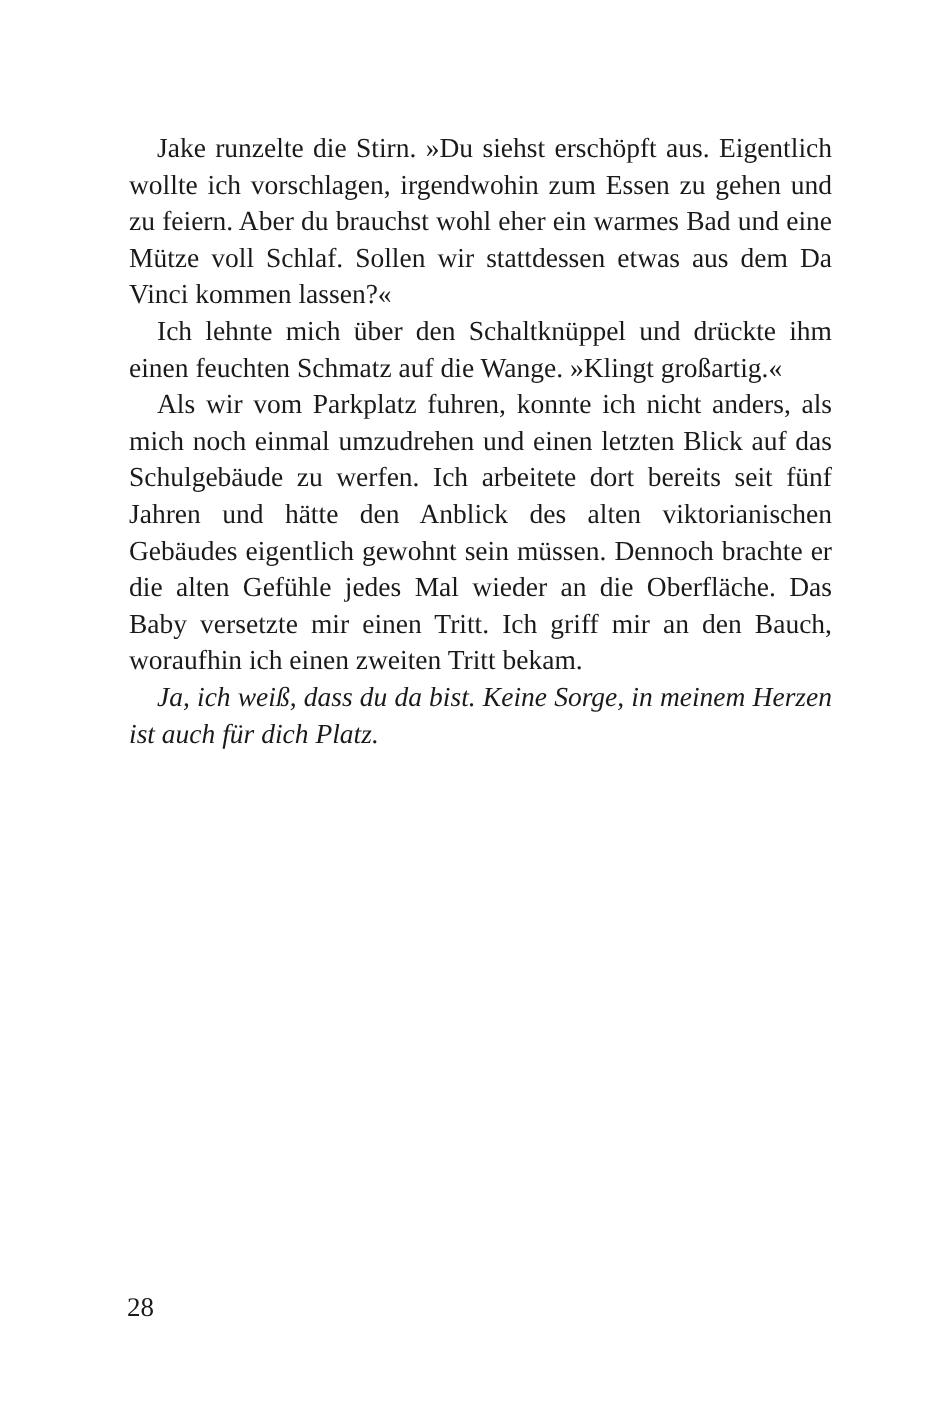Jake runzelte die Stirn. »Du siehst erschöpft aus. Eigentlich wollte ich vorschlagen, irgendwohin zum Essen zu gehen und zu feiern. Aber du brauchst wohl eher ein warmes Bad und eine Mütze voll Schlaf. Sollen wir stattdessen etwas aus dem Da Vinci kommen lassen?«
Ich lehnte mich über den Schaltknüppel und drückte ihm einen feuchten Schmatz auf die Wange. »Klingt großartig.«
Als wir vom Parkplatz fuhren, konnte ich nicht anders, als mich noch einmal umzudrehen und einen letzten Blick auf das Schulgebäude zu werfen. Ich arbeitete dort bereits seit fünf Jahren und hätte den Anblick des alten viktorianischen Gebäudes eigentlich gewohnt sein müssen. Dennoch brachte er die alten Gefühle jedes Mal wieder an die Oberfläche. Das Baby versetzte mir einen Tritt. Ich griff mir an den Bauch, woraufhin ich einen zweiten Tritt bekam.
Ja, ich weiß, dass du da bist. Keine Sorge, in meinem Herzen ist auch für dich Platz.
28